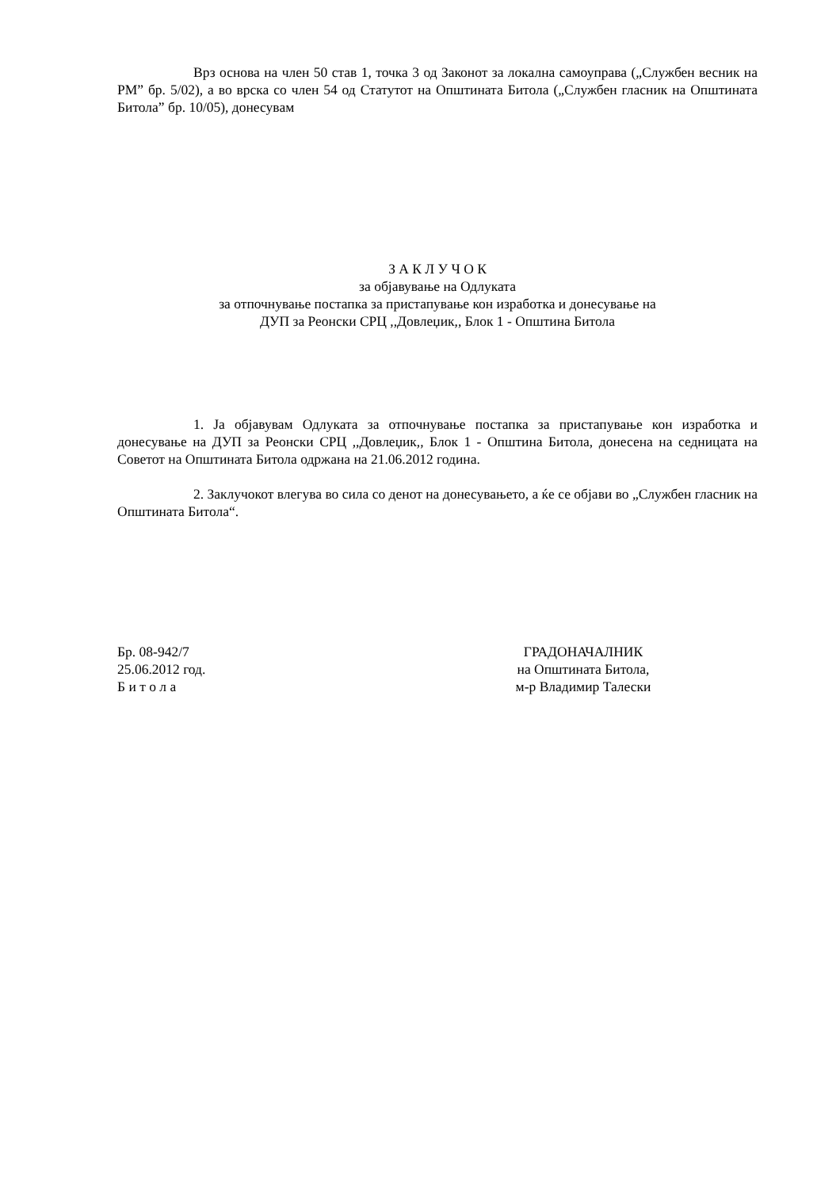Врз основа на член 50 став 1, точка 3 од Законот за локална самоуправа („Службен весник на РМ” бр. 5/02), а во врска со член 54 од Статутот на Општината Битола („Службен гласник на Општината Битола” бр. 10/05), донесувам
З А К Л У Ч О К
за објавување на Одлуката
за отпочнување постапка за пристапување кон изработка и донесување на
ДУП за Реонски СРЦ ,,Довлеџик,, Блок 1 - Општина Битола
1. Ја објавувам Одлуката за отпочнување постапка за пристапување кон изработка и донесување на ДУП за Реонски СРЦ ,,Довлеџик,, Блок 1 - Општина Битола, донесена на седницата на Советот на Општината Битола одржана на 21.06.2012 година.
2. Заклучокот влегува во сила со денот на донесувањето, а ќе се објави во „Службен гласник на Општината Битола“.
Бр. 08-942/7
25.06.2012 год.
Б и т о л а
ГРАДОНАЧАЛНИК
на Општината Битола,
м-р Владимир Талески